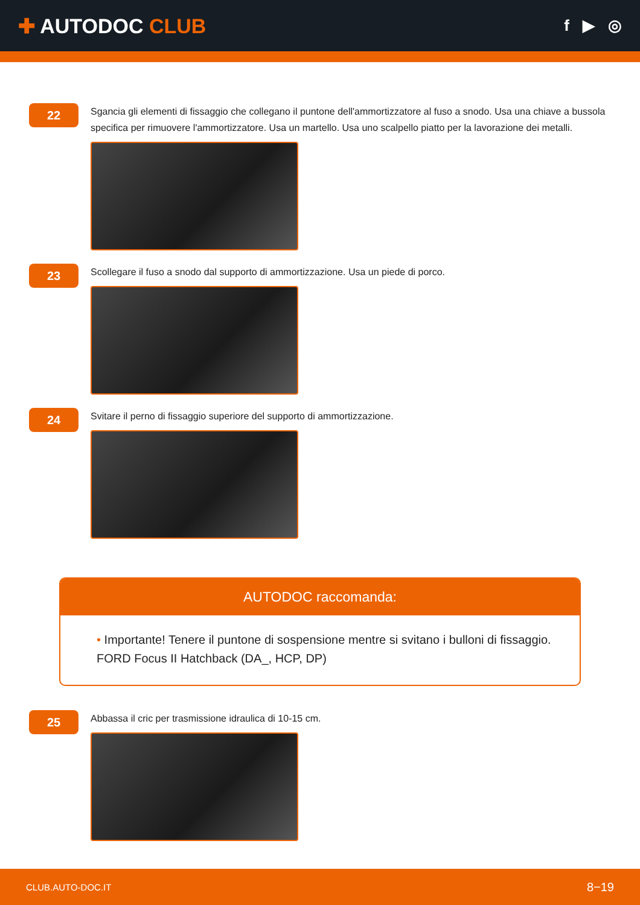✚ AUTODOC CLUB
f ▶ ◎
22
Sgancia gli elementi di fissaggio che collegano il puntone dell'ammortizzatore al fuso a snodo. Usa una chiave a bussola specifica per rimuovere l'ammortizzatore. Usa un martello. Usa uno scalpello piatto per la lavorazione dei metalli.
23
Scollegare il fuso a snodo dal supporto di ammortizzazione. Usa un piede di porco.
24
Svitare il perno di fissaggio superiore del supporto di ammortizzazione.
AUTODOC raccomanda:
• Importante! Tenere il puntone di sospensione mentre si svitano i bulloni di fissaggio. FORD Focus II Hatchback (DA_, HCP, DP)
25
Abbassa il cric per trasmissione idraulica di 10-15 cm.
CLUB.AUTO-DOC.IT 8−19